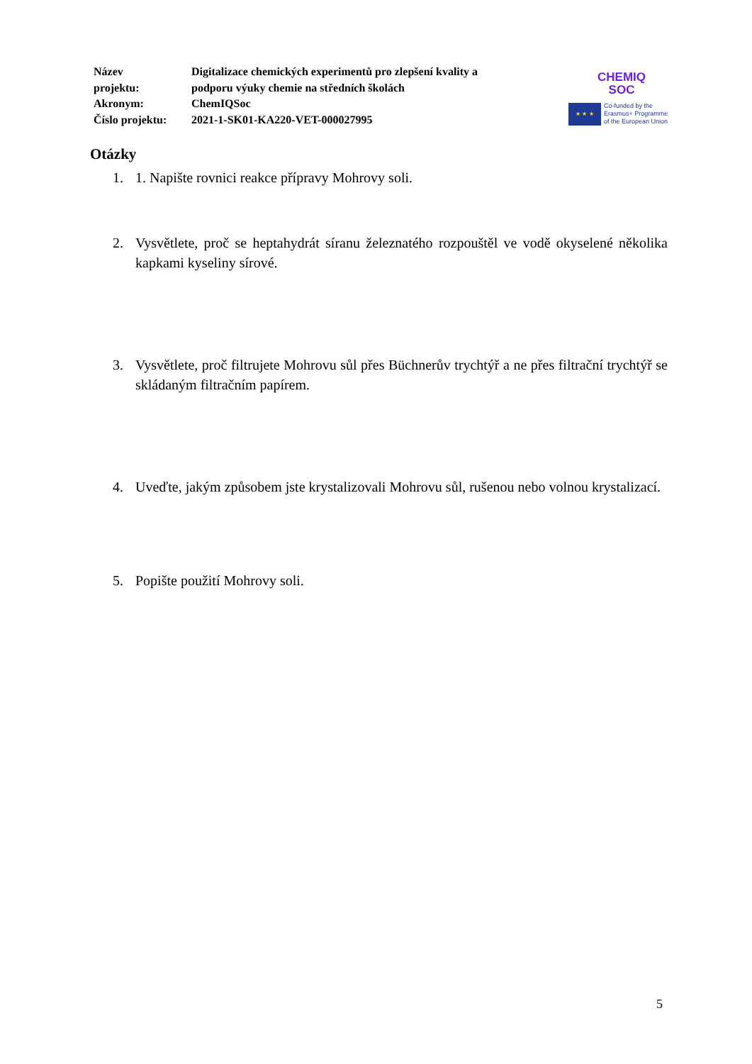| Název projektu: | Digitalizace chemických experimentů pro zlepšení kvality a podporu výuky chemie na středních školách |
| Akronym: | ChemIQSoc |
| Číslo projektu: | 2021-1-SK01-KA220-VET-000027995 |
CHEMIQ
SOC
★ ★ ★
Co-funded by the
Erasmus+ Programme
of the European Union
Otázky
1. 1. Napište rovnici reakce přípravy Mohrovy soli.
2. Vysvětlete, proč se heptahydrát síranu železnatého rozpouštěl ve vodě okyselené několika kapkami kyseliny sírové.
3. Vysvětlete, proč filtrujete Mohrovu sůl přes Büchnerův trychtýř a ne přes filtrační trychtýř se skládaným filtračním papírem.
4. Uveďte, jakým způsobem jste krystalizovali Mohrovu sůl, rušenou nebo volnou krystalizací.
5. Popište použití Mohrovy soli.
5